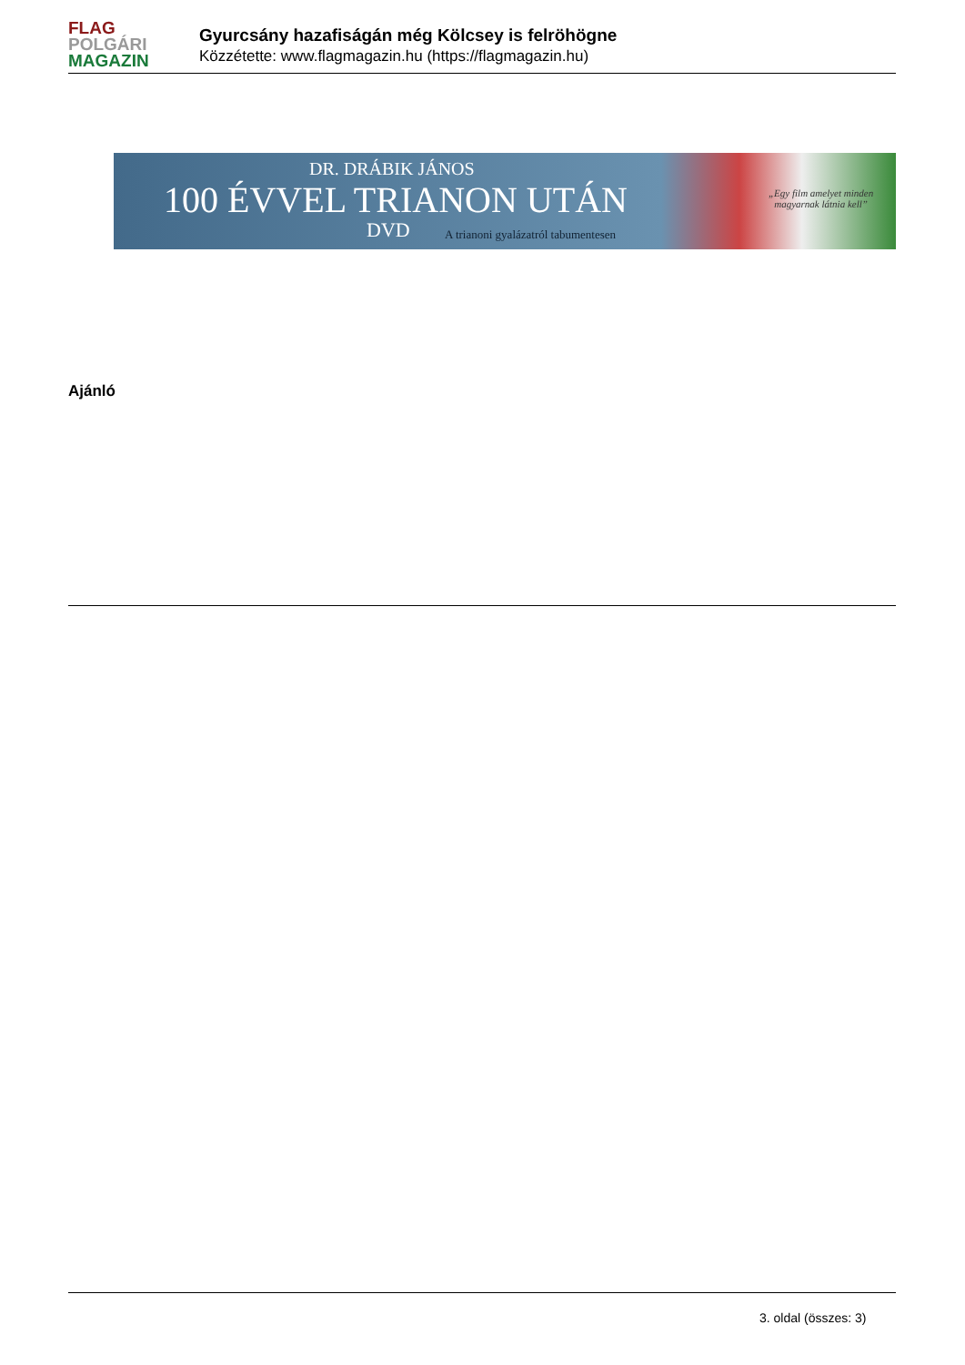FLAG
POLGÁRI
MAGAZIN
Gyurcsány hazafiságán még Kölcsey is felröhögne
Közzétette: www.flagmagazin.hu (https://flagmagazin.hu)
DR. DRÁBIK JÁNOS
100 ÉVVEL TRIANON UTÁN
DVD
A trianoni gyalázatról tabumentesen
„Egy film amelyet minden
magyarnak látnia kell”
Ajánló
3. oldal (összes: 3)